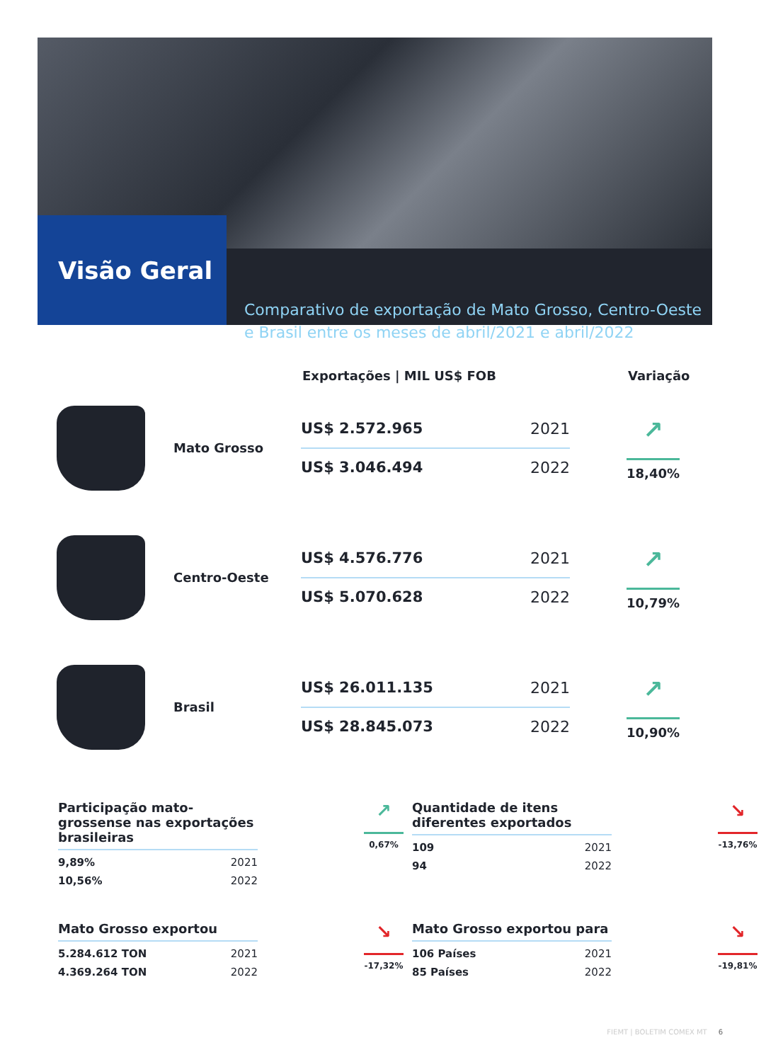Visão Geral
Comparativo de exportação de Mato Grosso, Centro-Oeste e Brasil entre os meses de abril/2021 e abril/2022
Exportações | MIL US$ FOB Variação
Mato Grosso
US$ 2.572.965 2021
US$ 3.046.494 2022
↗
18,40%
Centro-Oeste
US$ 4.576.776 2021
US$ 5.070.628 2022
↗
10,79%
Brasil
US$ 26.011.135 2021
US$ 28.845.073 2022
↗
10,90%
Participação mato-grossense nas exportações brasileiras
9,89% 2021
10,56% 2022
↗
0,67%
Quantidade de itens diferentes exportados
109 2021
94 2022
↘
-13,76%
Mato Grosso exportou
5.284.612 TON 2021
4.369.264 TON 2022
↘
-17,32%
Mato Grosso exportou para
106 Países 2021
85 Países 2022
↘
-19,81%
FIEMT | BOLETIM COMEX MT 6